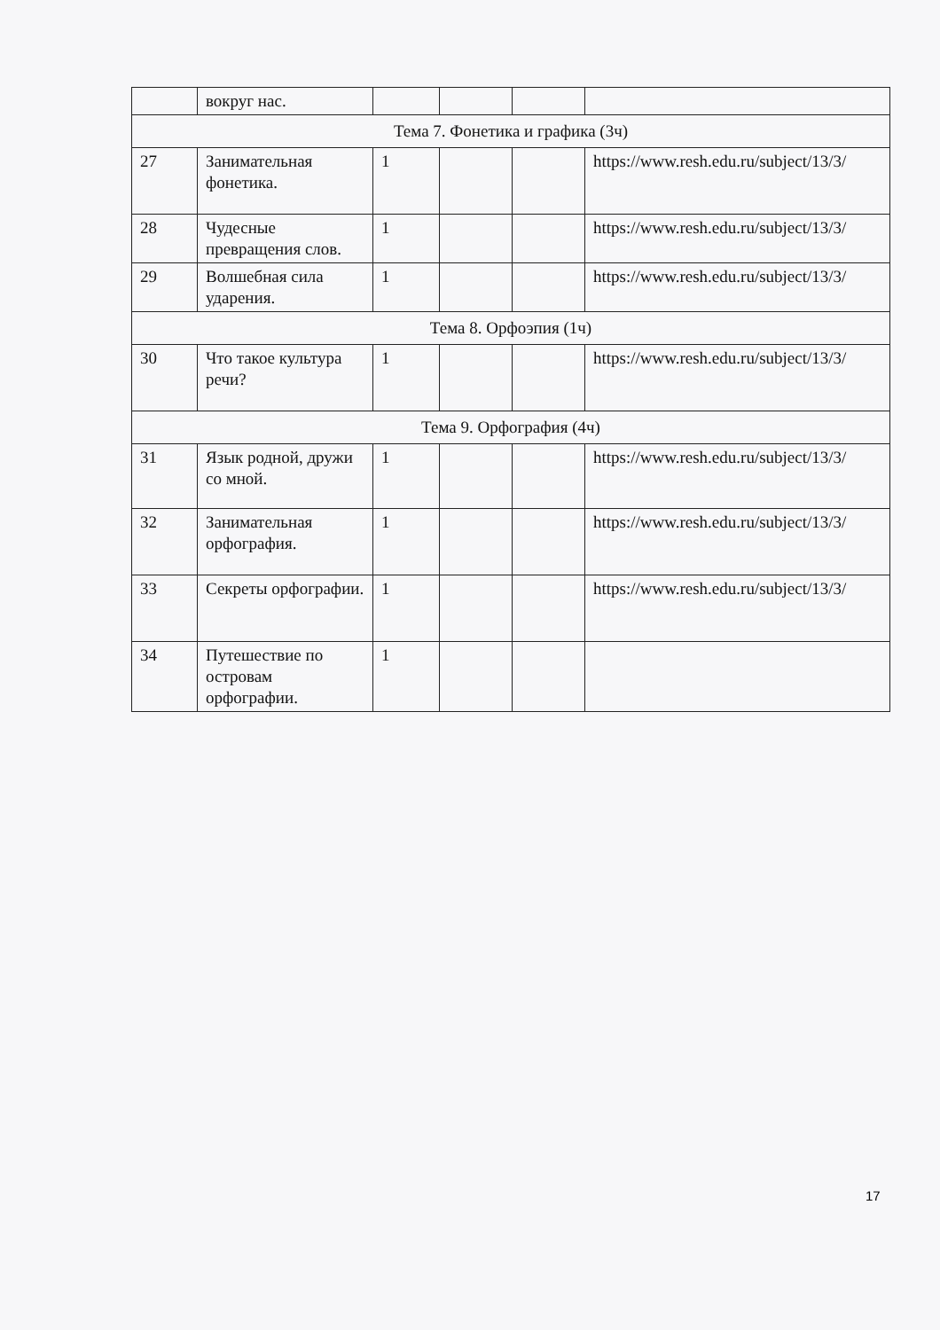| | вокруг нас. | | | | |
| Тема 7. Фонетика и графика (3ч) | | | | | |
| 27 | Занимательная фонетика. | 1 | | | https://www.resh.edu.ru/subject/13/3/ |
| 28 | Чудесные превращения слов. | 1 | | | https://www.resh.edu.ru/subject/13/3/ |
| 29 | Волшебная сила ударения. | 1 | | | https://www.resh.edu.ru/subject/13/3/ |
| Тема 8. Орфоэпия (1ч) | | | | | |
| 30 | Что такое культура речи? | 1 | | | https://www.resh.edu.ru/subject/13/3/ |
| Тема 9. Орфография (4ч) | | | | | |
| 31 | Язык родной, дружи со мной. | 1 | | | https://www.resh.edu.ru/subject/13/3/ |
| 32 | Занимательная орфография. | 1 | | | https://www.resh.edu.ru/subject/13/3/ |
| 33 | Секреты орфографии. | 1 | | | https://www.resh.edu.ru/subject/13/3/ |
| 34 | Путешествие по островам орфографии. | 1 | | | |
17